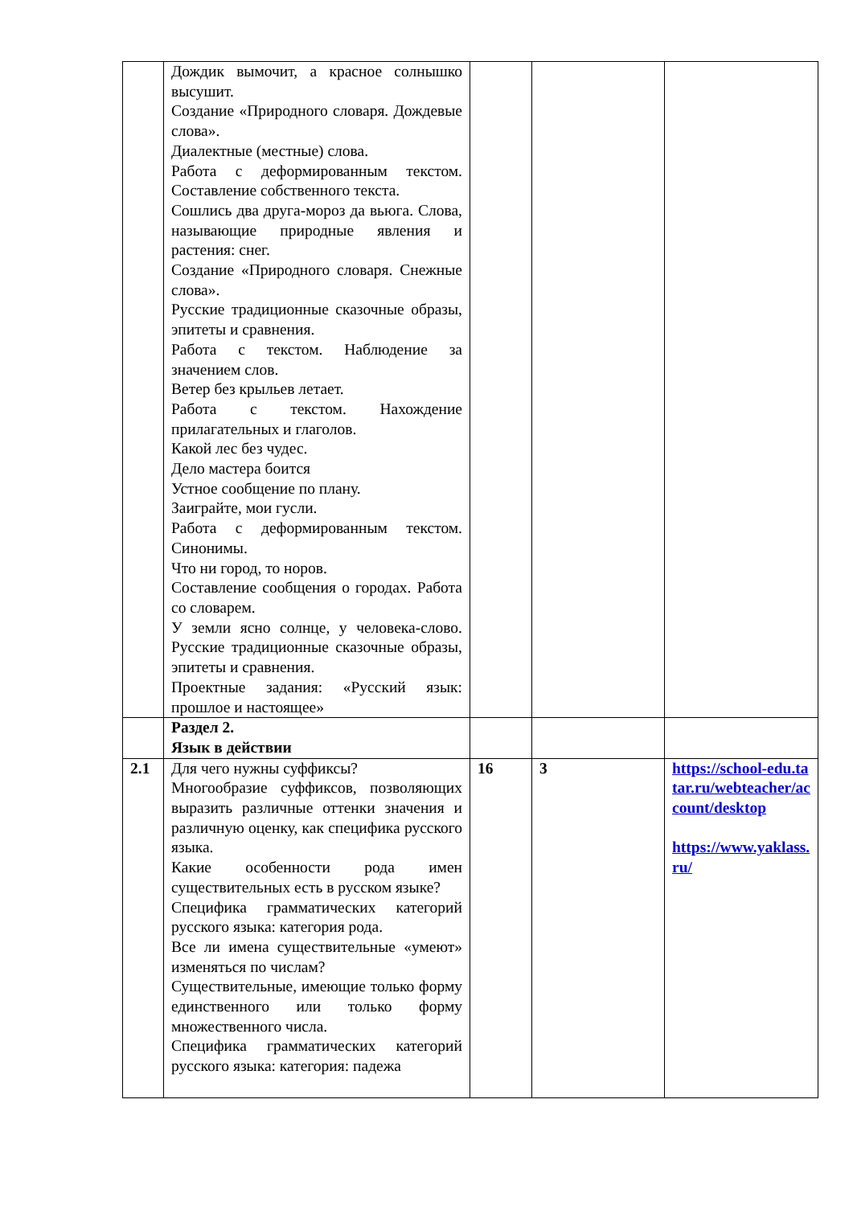| | Дождик вымочит, а красное солнышко высушит. Создание «Природного словаря. Дождевые слова». Диалектные (местные) слова. Работа с деформированным текстом. Составление собственного текста. Сошлись два друга-мороз да вьюга. Слова, называющие природные явления и растения: снег. Создание «Природного словаря. Снежные слова». Русские традиционные сказочные образы, эпитеты и сравнения. Работа с текстом. Наблюдение за значением слов. Ветер без крыльев летает. Работа с текстом. Нахождение прилагательных и глаголов. Какой лес без чудес. Дело мастера боится Устное сообщение по плану. Заиграйте, мои гусли. Работа с деформированным текстом. Синонимы. Что ни город, то норов. Составление сообщения о городах. Работа со словарем. У земли ясно солнце, у человека-слово. Русские традиционные сказочные образы, эпитеты и сравнения. Проектные задания: «Русский язык: прошлое и настоящее» | | | |
| | Раздел 2. Язык в действии | | | |
| 2.1 | Для чего нужны суффиксы? Многообразие суффиксов, позволяющих выразить различные оттенки значения и различную оценку, как специфика русского языка. Какие особенности рода имен существительных есть в русском языке? Специфика грамматических категорий русского языка: категория рода. Все ли имена существительные «умеют» изменяться по числам? Существительные, имеющие только форму единственного или только форму множественного числа. Специфика грамматических категорий русского языка: категория: падежа | 16 | 3 | https://school-edu.tatar.ru/webteacher/account/desktop https://www.yaklass.ru/ |